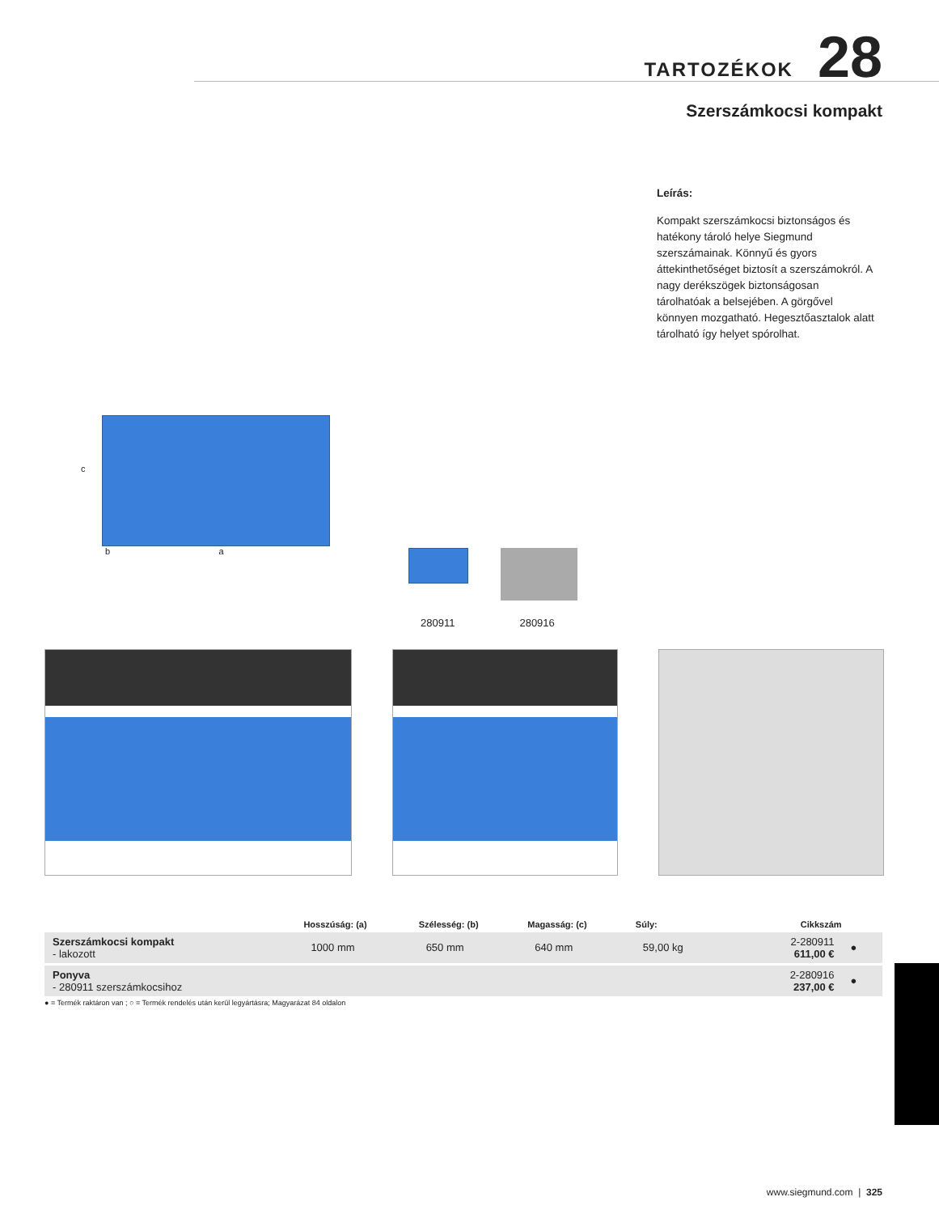TARTOZÉKOK 28
Szerszámkocsi kompakt
Leírás:
Kompakt szerszámkocsi biztonságos és hatékony tároló helye Siegmund szerszámainak. Könnyű és gyors áttekinthetőséget biztosít a szerszámokról. A nagy derékszögek biztonságosan tárolhatóak a belsejében. A görgővel könnyen mozgatható. Hegesztőasztalok alatt tárolható így helyet spórolhat.
c
b a
280911 280916
| | Hosszúság: (a) | Szélesség: (b) | Magasság: (c) | Súly: | Cikkszám | |
| --- | --- | --- | --- | --- | --- | --- |
| Szerszámkocsi kompakt - lakozott | 1000 mm | 650 mm | 640 mm | 59,00 kg | 2-280911 611,00 € | ● |
| Ponyva - 280911 szerszámkocsihoz | | | | | 2-280916 237,00 € | ● |
● = Termék raktáron van ; ○ = Termék rendelés után kerül legyártásra; Magyarázat 84 oldalon
www.siegmund.com | 325